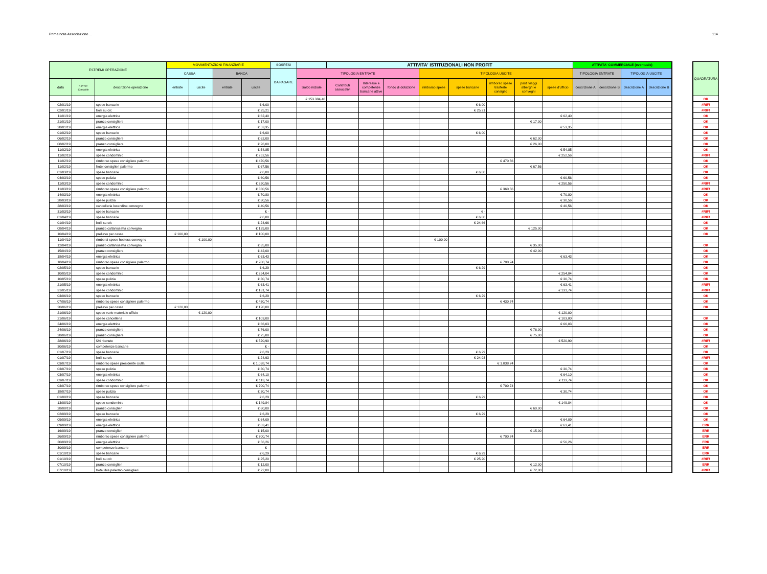Prima nota Associazione ... 114
| ESTREMI OPERAZIONE | | | MOVIMENTAZIONI FINANZIARIE | | | | SOSPESI | | ATTIVITA' ISTITUZIONALI NON PROFIT | | | | | | | | ATTIVITA' COMMERCIALE (eventuale) | | | | | QUADRATURA |
| --- | --- | --- | --- | --- | --- | --- | --- | --- | --- | --- | --- | --- | --- | --- | --- | --- | --- | --- | --- | --- | --- | --- |
| | | | CASSA | | BANCA | | DA PAGARE | TIPOLOGIA ENTRATE | | | | TIPOLOGIA USCITE | | | | | TIPOLOGIA ENTRATE | | TIPOLOGIA USCITE | | | |
| data | n. progr. Contabile | descrizione operazione | entrate | uscite | entrate | uscite | | Saldo iniziale | Contributi associativi | Interesse e competenze bancarie attive | fondo di dotazione | rimborso spese | spese bancarie | rimborso spese trasferte consiglio | pasti viaggi alberghi e convegni | spese d'ufficio | descrizione A | descrizione B | descrizione A | descrizione B | | |
| | | | | | | | | € 153.384,46 | | | | | | | | | | | | | | OK |
| 02/01/19 | | spese bancarie | | | | € 6,00 | | | | | | | € 6,00 | | | | | | | | | #RIF! |
| 02/01/19 | | bolli su c/c | | | | € 25,21 | | | | | | | € 25,21 | | | | | | | | | #RIF! |
| 11/01/19 | | energia elettrica | | | | € 62,40 | | | | | | | | | | € 62,40 | | | | | | OK |
| 21/01/19 | | pranzo consigliere | | | | € 17,00 | | | | | | | | | € 17,00 | | | | | | | OK |
| 28/01/19 | | energia elettrica | | | | € 53,35 | | | | | | | | | | € 53,35 | | | | | | OK |
| 01/02/19 | | spese bancarie | | | | € 6,00 | | | | | | | € 6,00 | | | | | | | | | OK |
| 06/02/19 | | pranzo consigliere | | | | € 62,00 | | | | | | | | | € 62,00 | | | | | | | OK |
| 08/02/19 | | pranzo consigliere | | | | € 26,00 | | | | | | | | | € 26,00 | | | | | | | OK |
| 11/02/19 | | energia elettrica | | | | € 54,85 | | | | | | | | | | € 54,85 | | | | | | OK |
| 11/02/19 | | spese condominio | | | | € 252,56 | | | | | | | | | | € 252,56 | | | | | | #RIF! |
| 11/02/19 | | rimborso spese consigliere palermo | | | | € 470,56 | | | | | | | | € 470,56 | | | | | | | | OK |
| 11/02/19 | | hotel consiglieri palermo | | | | € 67,56 | | | | | | | | | € 67,56 | | | | | | | OK |
| 01/03/19 | | spese bancarie | | | | € 6,00 | | | | | | | € 6,00 | | | | | | | | | OK |
| 04/03/19 | | spese pulizia | | | | € 60,56 | | | | | | | | | | € 60,56 | | | | | | OK |
| 11/03/19 | | spese condominio | | | | € 250,56 | | | | | | | | | | € 250,56 | | | | | | #RIF! |
| 11/03/19 | | rimborso spese consigliere palermo | | | | € 360,56 | | | | | | | | € 360,56 | | | | | | | | #RIF! |
| 14/03/19 | | energia elettrica | | | | € 70,80 | | | | | | | | | | € 70,80 | | | | | | OK |
| 28/03/19 | | spese pulizia | | | | € 30,56 | | | | | | | | | | € 30,56 | | | | | | OK |
| 28/03/19 | | cancelleria locandine convegno | | | | € 40,56 | | | | | | | | | | € 40,56 | | | | | | OK |
| 31/03/19 | | spese bancarie | | | | € - | | | | | | | € - | | | | | | | | | #RIF! |
| 01/04/19 | | spese bancarie | | | | € 6,00 | | | | | | | € 6,00 | | | | | | | | | #RIF! |
| 01/04/19 | | bolli su c/c | | | | € 24,66 | | | | | | | € 24,66 | | | | | | | | | OK |
| 08/04/19 | | pranzo caltanissetta convegno | | | | € 125,00 | | | | | | | | | € 125,00 | | | | | | | OK |
| 10/04/19 | | prelievo per cassa | € 100,00 | | | € 100,00 | | | | | | | | | | | | | | | | OK |
| 11/04/19 | | rimborsi spese hostess convegno | | € 100,00 | | | | | | | | € 100,00 | | | | | | | | | | |
| 12/04/19 | | pranzo caltanissetta convegno | | | | € 35,00 | | | | | | | | | € 35,00 | | | | | | | OK |
| 15/04/19 | | pranzo consigliere | | | | € 42,00 | | | | | | | | | € 42,00 | | | | | | | OK |
| 18/04/19 | | energia elettrica | | | | € 63,43 | | | | | | | | | | € 63,43 | | | | | | OK |
| 18/04/19 | | rimborso spese consigliere palermo | | | | € 700,74 | | | | | | | | € 700,74 | | | | | | | | OK |
| 02/05/19 | | spese bancarie | | | | € 6,29 | | | | | | | € 6,29 | | | | | | | | | OK |
| 10/05/19 | | spese condominio | | | | € 254,04 | | | | | | | | | | € 254,04 | | | | | | OK |
| 10/05/19 | | spese pulizia | | | | € 30,74 | | | | | | | | | | € 30,74 | | | | | | OK |
| 21/05/19 | | energia elettrica | | | | € 63,41 | | | | | | | | | | € 63,41 | | | | | | #RIF! |
| 31/05/19 | | spese condominio | | | | € 131,74 | | | | | | | | | | € 131,74 | | | | | | #RIF! |
| 03/06/19 | | spese bancarie | | | | € 6,29 | | | | | | | € 6,29 | | | | | | | | | OK |
| 07/06/19 | | rimborso spese consigliere palermo | | | | € 430,74 | | | | | | | | € 430,74 | | | | | | | | OK |
| 20/06/19 | | prelievo per cassa | € 120,00 | | | € 120,00 | | | | | | | | | | | | | | | | OK |
| 21/06/19 | | spese varie materiale ufficio | | € 120,00 | | | | | | | | | | | | € 120,00 | | | | | | |
| 21/06/19 | | spese cancelleria | | | | € 103,00 | | | | | | | | | | € 103,00 | | | | | | OK |
| 24/06/19 | | energia elettrica | | | | € 66,03 | | | | | | | | | | € 66,03 | | | | | | OK |
| 24/06/19 | | pranzo consigliere | | | | € 76,00 | | | | | | | | | € 76,00 | | | | | | | OK |
| 28/06/19 | | pranzo consigliere | | | | € 75,00 | | | | | | | | | € 75,00 | | | | | | | OK |
| 28/06/19 | | f24 ritenute | | | | € 520,90 | | | | | | | | | | € 520,90 | | | | | | #RIF! |
| 30/06/19 | | competenze bancarie | | | | € - | | | | | | | | | | | | | | | | OK |
| 01/07/19 | | spese bancarie | | | | € 6,29 | | | | | | | € 6,29 | | | | | | | | | OK |
| 01/07/19 | | bolli su c/c | | | | € 24,93 | | | | | | | € 24,93 | | | | | | | | | #RIF! |
| 03/07/19 | | rimborso spese presidente ciulla | | | | € 1.038,74 | | | | | | | | € 1.038,74 | | | | | | | | OK |
| 03/07/19 | | spese pulizia | | | | € 30,74 | | | | | | | | | | € 30,74 | | | | | | OK |
| 03/07/19 | | energia elettrica | | | | € 64,10 | | | | | | | | | | € 64,10 | | | | | | OK |
| 03/07/19 | | spese condominio | | | | € 113,74 | | | | | | | | | | € 113,74 | | | | | | OK |
| 03/07/19 | | rimborso spese consigliere palermo | | | | € 700,74 | | | | | | | | € 700,74 | | | | | | | | OK |
| 18/07/19 | | spese pulizia | | | | € 30,74 | | | | | | | | | | € 30,74 | | | | | | OK |
| 01/08/19 | | spese bancarie | | | | € 6,29 | | | | | | | € 6,29 | | | | | | | | | OK |
| 13/08/19 | | spese condominio | | | | € 149,84 | | | | | | | | | | € 149,84 | | | | | | OK |
| 28/08/19 | | pranzo consiglieri | | | | € 60,00 | | | | | | | | | € 60,00 | | | | | | | OK |
| 02/09/19 | | spese bancarie | | | | € 6,29 | | | | | | | € 6,29 | | | | | | | | | OK |
| 09/09/19 | | energia elettrica | | | | € 64,09 | | | | | | | | | | € 64,09 | | | | | | OK |
| 09/09/19 | | energia elettrica | | | | € 63,41 | | | | | | | | | | € 63,41 | | | | | | ERR |
| 16/09/19 | | pranzo consiglieri | | | | € 15,00 | | | | | | | | | € 15,00 | | | | | | | ERR |
| 26/09/19 | | rimborso spese consigliere palermo | | | | € 700,74 | | | | | | | | € 700,74 | | | | | | | | ERR |
| 30/09/19 | | energia elettrica | | | | € 56,26 | | | | | | | | | | € 56,26 | | | | | | ERR |
| 30/09/19 | | competenze bancarie | | | | € - | | | | | | | | | | | | | | | | ERR |
| 01/10/19 | | spese bancarie | | | | € 6,29 | | | | | | | € 6,29 | | | | | | | | | ERR |
| 01/10/19 | | bolli su c/c | | | | € 25,20 | | | | | | | € 25,20 | | | | | | | | | #RIF! |
| 07/10/19 | | pranzo consiglieri | | | | € 12,00 | | | | | | | | | € 12,00 | | | | | | | ERR |
| 07/10/19 | | hotel ibis palermo consiglieri | | | | € 72,00 | | | | | | | | | € 72,00 | | | | | | | #RIF! |